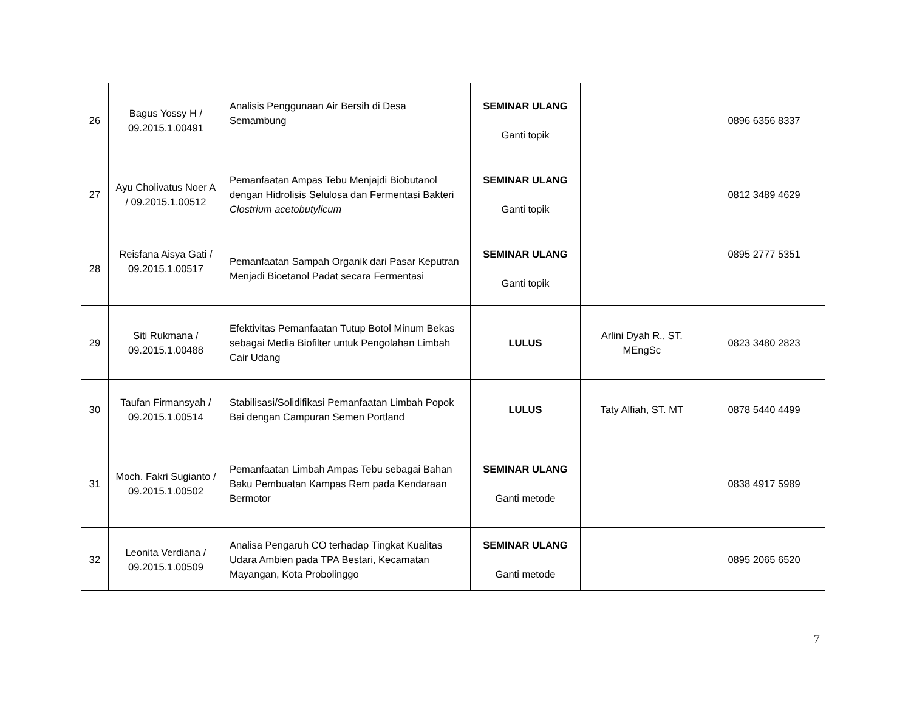| 26 | Bagus Yossy H / 09.2015.1.00491 | Analisis Penggunaan Air Bersih di Desa Semambung | SEMINAR ULANG Ganti topik | | 0896 6356 8337 |
| 27 | Ayu Cholivatus Noer A / 09.2015.1.00512 | Pemanfaatan Ampas Tebu Menjajdi Biobutanol dengan Hidrolisis Selulosa dan Fermentasi Bakteri Clostrium acetobutylicum | SEMINAR ULANG Ganti topik | | 0812 3489 4629 |
| 28 | Reisfana Aisya Gati / 09.2015.1.00517 | Pemanfaatan Sampah Organik dari Pasar Keputran Menjadi Bioetanol Padat secara Fermentasi | SEMINAR ULANG Ganti topik | | 0895 2777 5351 |
| 29 | Siti Rukmana / 09.2015.1.00488 | Efektivitas Pemanfaatan Tutup Botol Minum Bekas sebagai Media Biofilter untuk Pengolahan Limbah Cair Udang | LULUS | Arlini Dyah R., ST. MEngSc | 0823 3480 2823 |
| 30 | Taufan Firmansyah / 09.2015.1.00514 | Stabilisasi/Solidifikasi Pemanfaatan Limbah Popok Bai dengan Campuran Semen Portland | LULUS | Taty Alfiah, ST. MT | 0878 5440 4499 |
| 31 | Moch. Fakri Sugianto / 09.2015.1.00502 | Pemanfaatan Limbah Ampas Tebu sebagai Bahan Baku Pembuatan Kampas Rem pada Kendaraan Bermotor | SEMINAR ULANG Ganti metode | | 0838 4917 5989 |
| 32 | Leonita Verdiana / 09.2015.1.00509 | Analisa Pengaruh CO terhadap Tingkat Kualitas Udara Ambien pada TPA Bestari, Kecamatan Mayangan, Kota Probolinggo | SEMINAR ULANG Ganti metode | | 0895 2065 6520 |
7